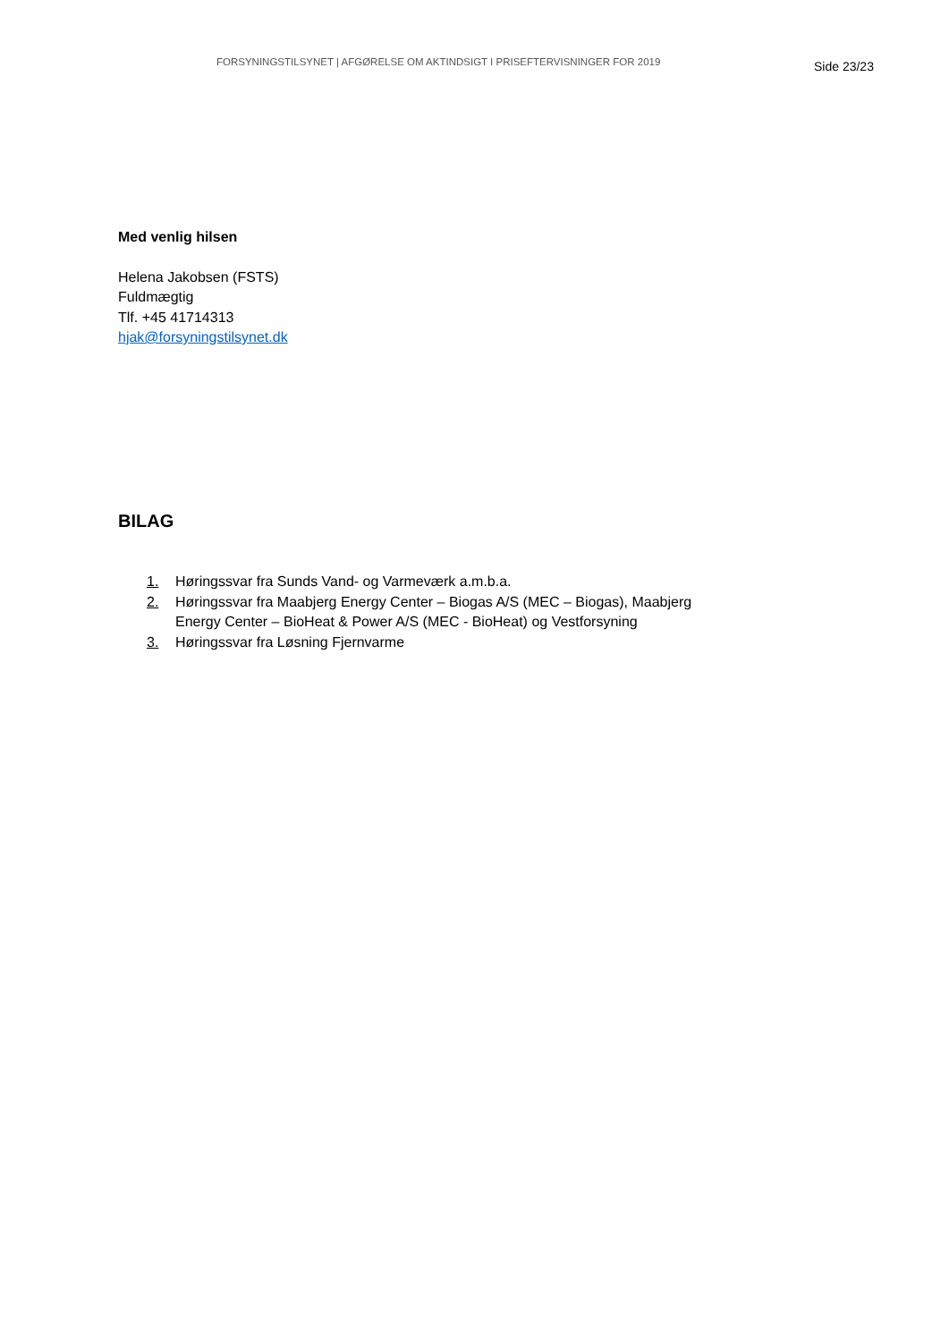FORSYNINGSTILSYNET | AFGØRELSE OM AKTINDSIGT I PRISEFTERVISNINGER FOR 2019
Side 23/23
Med venlig hilsen
Helena Jakobsen (FSTS)
Fuldmægtig
Tlf. +45 41714313
hjak@forsyningstilsynet.dk
BILAG
1. Høringssvar fra Sunds Vand- og Varmeværk a.m.b.a.
2. Høringssvar fra Maabjerg Energy Center – Biogas A/S (MEC – Biogas), Maabjerg Energy Center – BioHeat & Power A/S (MEC - BioHeat) og Vestforsyning
3. Høringssvar fra Løsning Fjernvarme